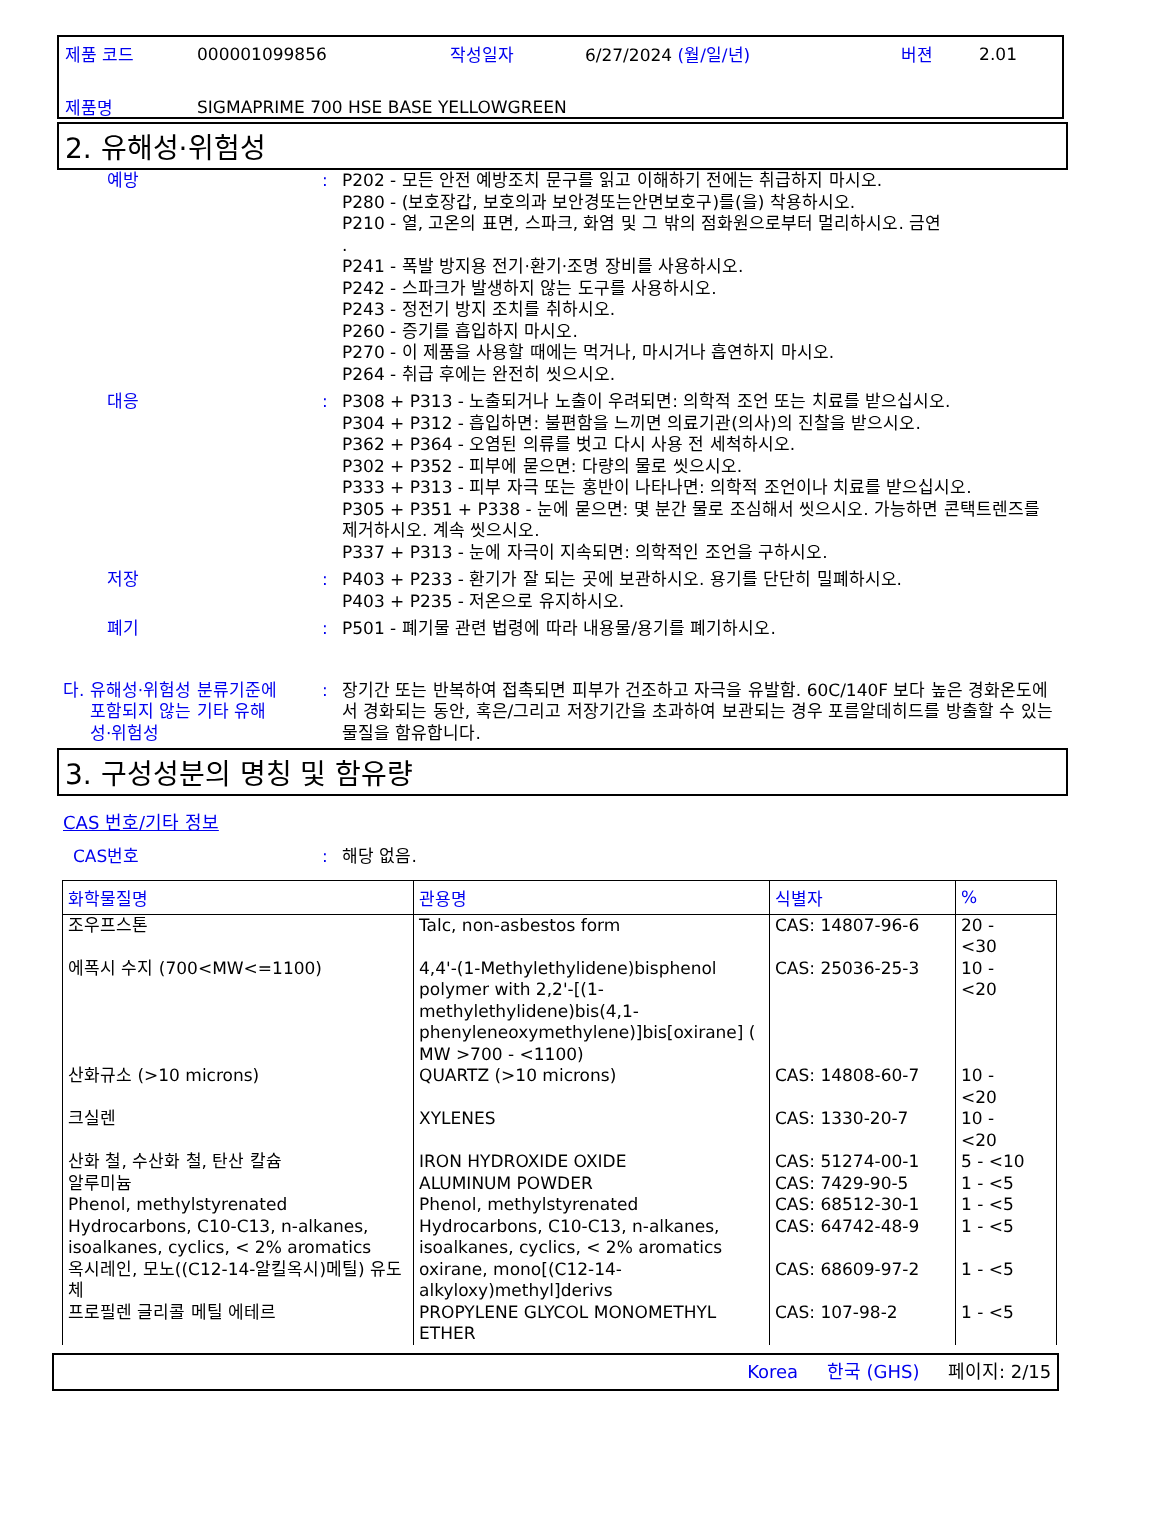| 제품 코드 | 000001099856 | 작성일자 | 6/27/2024 (월/일/년) | 버젼 | 2.01 |
| 제품명 | SIGMAPRIME 700 HSE BASE YELLOWGREEN | | | | |
2. 유해성·위험성
예방 : P202 - 모든 안전 예방조치 문구를 읽고 이해하기 전에는 취급하지 마시오.
P280 - (보호장갑, 보호의과 보안경또는안면보호구)를(을) 착용하시오.
P210 - 열, 고온의 표면, 스파크, 화염 및 그 밖의 점화원으로부터 멀리하시오. 금연
.
P241 - 폭발 방지용 전기·환기·조명 장비를 사용하시오.
P242 - 스파크가 발생하지 않는 도구를 사용하시오.
P243 - 정전기 방지 조치를 취하시오.
P260 - 증기를 흡입하지 마시오.
P270 - 이 제품을 사용할 때에는 먹거나, 마시거나 흡연하지 마시오.
P264 - 취급 후에는 완전히 씻으시오.
대응 : P308 + P313 - 노출되거나 노출이 우려되면: 의학적 조언 또는 치료를 받으십시오.
P304 + P312 - 흡입하면: 불편함을 느끼면 의료기관(의사)의 진찰을 받으시오.
P362 + P364 - 오염된 의류를 벗고 다시 사용 전 세척하시오.
P302 + P352 - 피부에 묻으면: 다량의 물로 씻으시오.
P333 + P313 - 피부 자극 또는 홍반이 나타나면: 의학적 조언이나 치료를 받으십시오.
P305 + P351 + P338 - 눈에 묻으면: 몇 분간 물로 조심해서 씻으시오. 가능하면 콘택트렌즈를 제거하시오. 계속 씻으시오.
P337 + P313 - 눈에 자극이 지속되면: 의학적인 조언을 구하시오.
저장 : P403 + P233 - 환기가 잘 되는 곳에 보관하시오. 용기를 단단히 밀폐하시오.
P403 + P235 - 저온으로 유지하시오.
폐기 : P501 - 폐기물 관련 법령에 따라 내용물/용기를 폐기하시오.
다. 유해성·위험성 분류기준에
포함되지 않는 기타 유해
성·위험성
: 장기간 또는 반복하여 접촉되면 피부가 건조하고 자극을 유발함. 60C/140F 보다 높은 경화온도에서 경화되는 동안, 혹은/그리고 저장기간을 초과하여 보관되는 경우 포름알데히드를 방출할 수 있는 물질을 함유합니다.
3. 구성성분의 명칭 및 함유량
CAS 번호/기타 정보
CAS번호 : 해당 없음.
| 화학물질명 | 관용명 | 식별자 | % |
| --- | --- | --- | --- |
| 조우프스톤 | Talc, non-asbestos form | CAS: 14807-96-6 | 20 - <30 |
| 에폭시 수지 (700<MW<=1100) | 4,4'-(1-Methylethylidene)bisphenol polymer with 2,2'-[(1-methylethylidene)bis(4,1-phenyleneoxymethylene)]bis[oxirane] ( MW >700 - <1100) | CAS: 25036-25-3 | 10 - <20 |
| 산화규소 (>10 microns) | QUARTZ (>10 microns) | CAS: 14808-60-7 | 10 - <20 |
| 크실렌 | XYLENES | CAS: 1330-20-7 | 10 - <20 |
| 산화 철, 수산화 철, 탄산 칼슘 | IRON HYDROXIDE OXIDE | CAS: 51274-00-1 | 5 - <10 |
| 알루미늄 | ALUMINUM POWDER | CAS: 7429-90-5 | 1 - <5 |
| Phenol, methylstyrenated | Phenol, methylstyrenated | CAS: 68512-30-1 | 1 - <5 |
| Hydrocarbons, C10-C13, n-alkanes, isoalkanes, cyclics, < 2% aromatics | Hydrocarbons, C10-C13, n-alkanes, isoalkanes, cyclics, < 2% aromatics | CAS: 64742-48-9 | 1 - <5 |
| 옥시레인, 모노((C12-14-알킬옥시)메틸) 유도체 | oxirane, mono[(C12-14-alkyloxy)methyl]derivs | CAS: 68609-97-2 | 1 - <5 |
| 프로필렌 글리콜 메틸 에테르 | PROPYLENE GLYCOL MONOMETHYL ETHER | CAS: 107-98-2 | 1 - <5 |
Korea 한국 (GHS) 페이지: 2/15